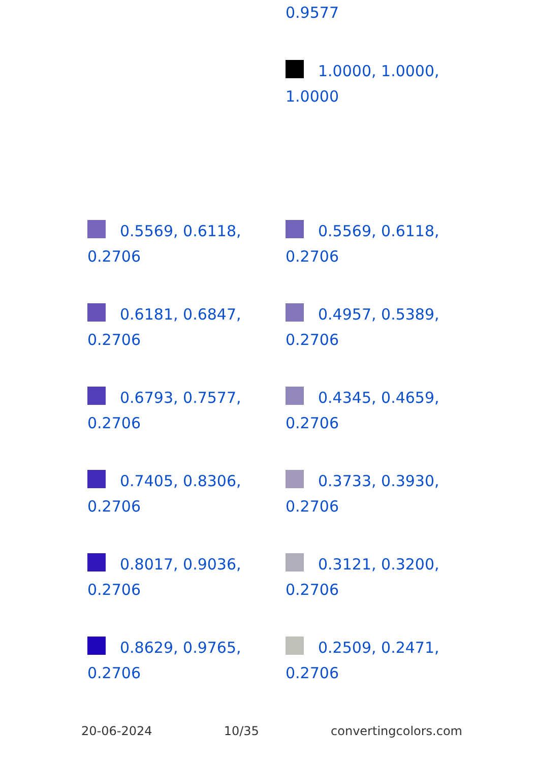0.9577
1.0000, 1.0000, 1.0000
0.5569, 0.6118, 0.2706
0.5569, 0.6118, 0.2706
0.6181, 0.6847, 0.2706
0.4957, 0.5389, 0.2706
0.6793, 0.7577, 0.2706
0.4345, 0.4659, 0.2706
0.7405, 0.8306, 0.2706
0.3733, 0.3930, 0.2706
0.8017, 0.9036, 0.2706
0.3121, 0.3200, 0.2706
0.8629, 0.9765, 0.2706
0.2509, 0.2471, 0.2706
20-06-2024 10/35 convertingcolors.com